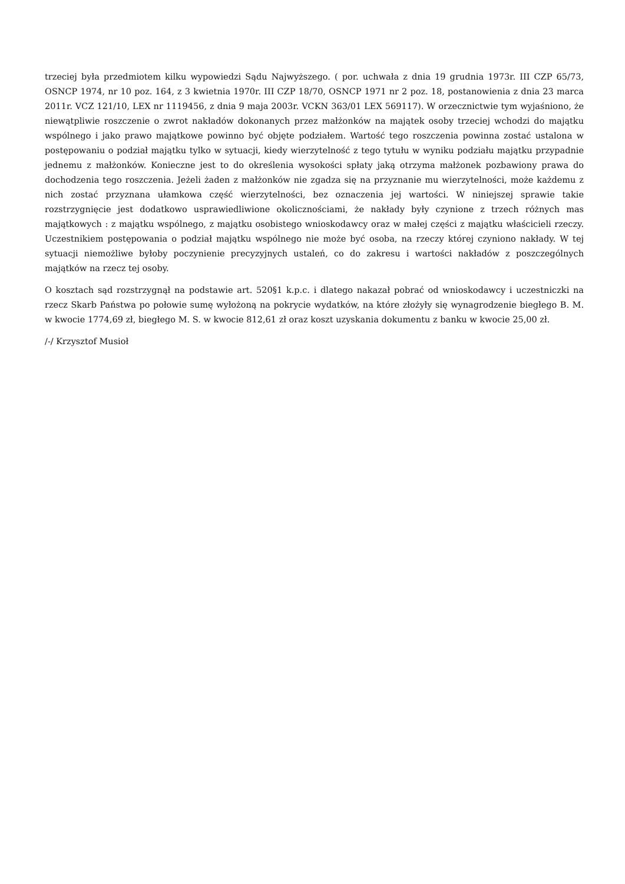trzeciej była przedmiotem kilku wypowiedzi Sądu Najwyższego. ( por. uchwała z dnia 19 grudnia 1973r. III CZP 65/73, OSNCP 1974, nr 10 poz. 164, z 3 kwietnia 1970r. III CZP 18/70, OSNCP 1971 nr 2 poz. 18, postanowienia z dnia 23 marca 2011r. VCZ 121/10, LEX nr 1119456, z dnia 9 maja 2003r. VCKN 363/01 LEX 569117). W orzecznictwie tym wyjaśniono, że niewątpliwie roszczenie o zwrot nakładów dokonanych przez małżonków na majątek osoby trzeciej wchodzi do majątku wspólnego i jako prawo majątkowe powinno być objęte podziałem. Wartość tego roszczenia powinna zostać ustalona w postępowaniu o podział majątku tylko w sytuacji, kiedy wierzytelność z tego tytułu w wyniku podziału majątku przypadnie jednemu z małżonków. Konieczne jest to do określenia wysokości spłaty jaką otrzyma małżonek pozbawiony prawa do dochodzenia tego roszczenia. Jeżeli żaden z małżonków nie zgadza się na przyznanie mu wierzytelności, może każdemu z nich zostać przyznana ułamkowa część wierzytelności, bez oznaczenia jej wartości. W niniejszej sprawie takie rozstrzygnięcie jest dodatkowo usprawiedliwione okolicznościami, że nakłady były czynione z trzech różnych mas majątkowych : z majątku wspólnego, z majątku osobistego wnioskodawcy oraz w małej części z majątku właścicieli rzeczy. Uczestnikiem postępowania o podział majątku wspólnego nie może być osoba, na rzeczy której czyniono nakłady. W tej sytuacji niemożliwe byłoby poczynienie precyzyjnych ustaleń, co do zakresu i wartości nakładów z poszczególnych majątków na rzecz tej osoby.
O kosztach sąd rozstrzygnął na podstawie art. 520§1 k.p.c. i dlatego nakazał pobrać od wnioskodawcy i uczestniczki na rzecz Skarb Państwa po połowie sumę wyłożoną na pokrycie wydatków, na które złożyły się wynagrodzenie biegłego B. M. w kwocie 1774,69 zł, biegłego M. S. w kwocie 812,61 zł oraz koszt uzyskania dokumentu z banku w kwocie 25,00 zł.
/-/ Krzysztof Musioł